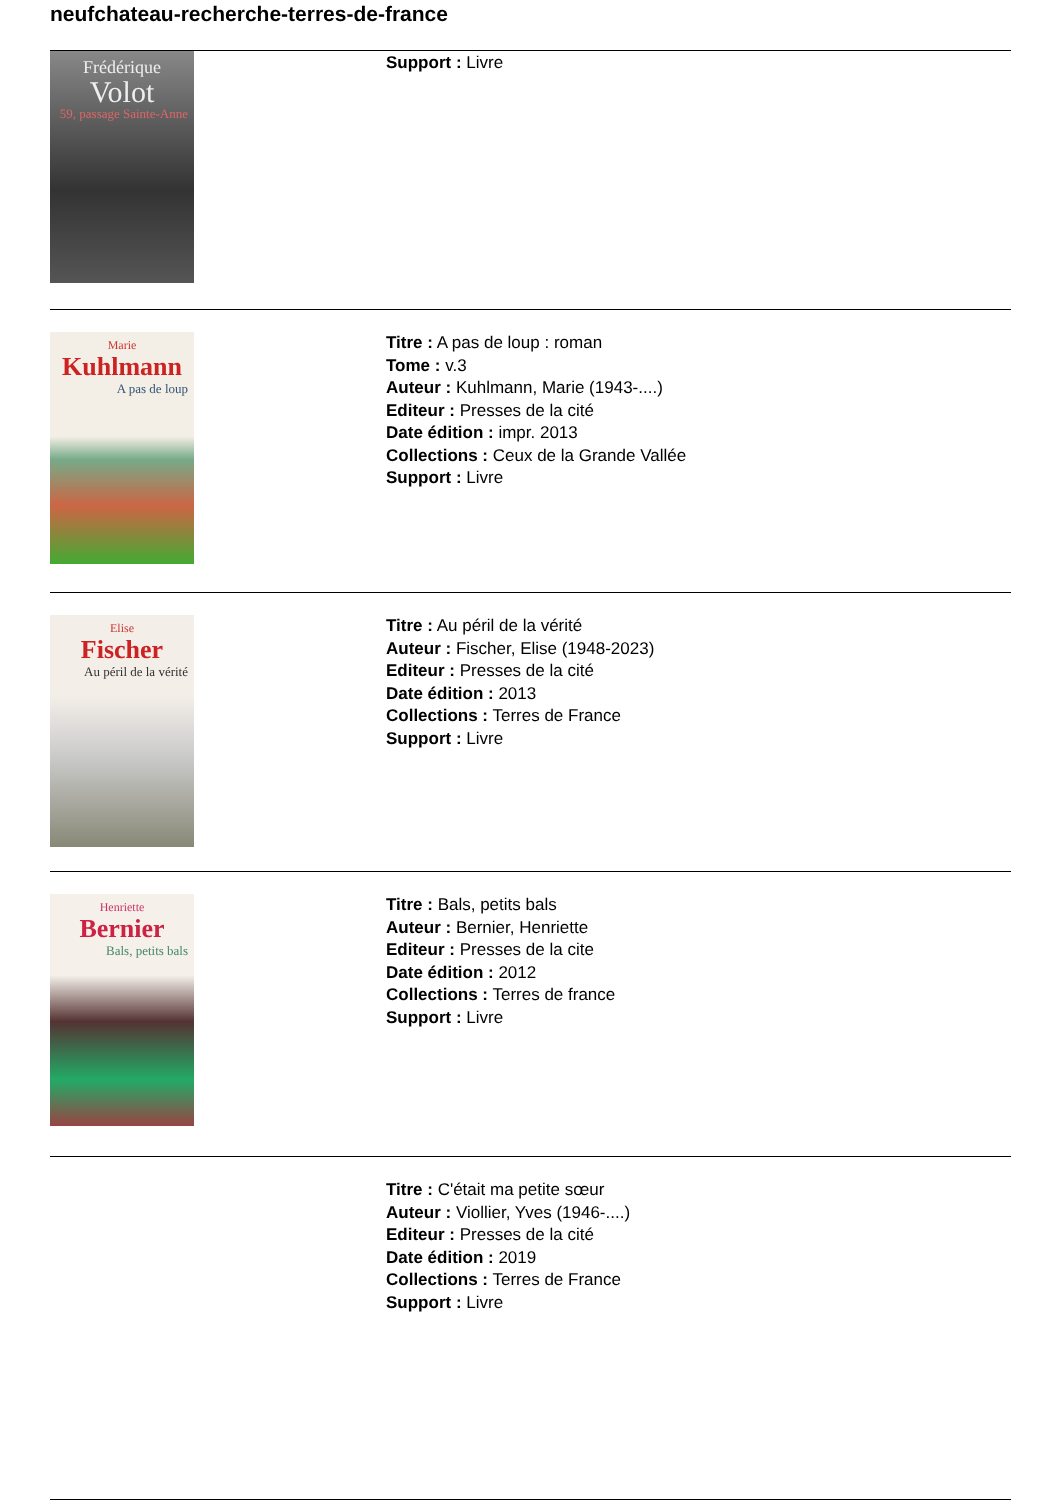neufchateau-recherche-terres-de-france
Frédérique
Volot
59, passage Sainte-Anne
Support : Livre
Marie
Kuhlmann
A pas de loup
Titre : A pas de loup : roman
Tome : v.3
Auteur : Kuhlmann, Marie (1943-....)
Editeur : Presses de la cité
Date édition : impr. 2013
Collections : Ceux de la Grande Vallée
Support : Livre
Elise
Fischer
Au péril de la vérité
Titre : Au péril de la vérité
Auteur : Fischer, Elise (1948-2023)
Editeur : Presses de la cité
Date édition : 2013
Collections : Terres de France
Support : Livre
Henriette
Bernier
Bals, petits bals
Titre : Bals, petits bals
Auteur : Bernier, Henriette
Editeur : Presses de la cite
Date édition : 2012
Collections : Terres de france
Support : Livre
Titre : C'était ma petite sœur
Auteur : Viollier, Yves (1946-....)
Editeur : Presses de la cité
Date édition : 2019
Collections : Terres de France
Support : Livre